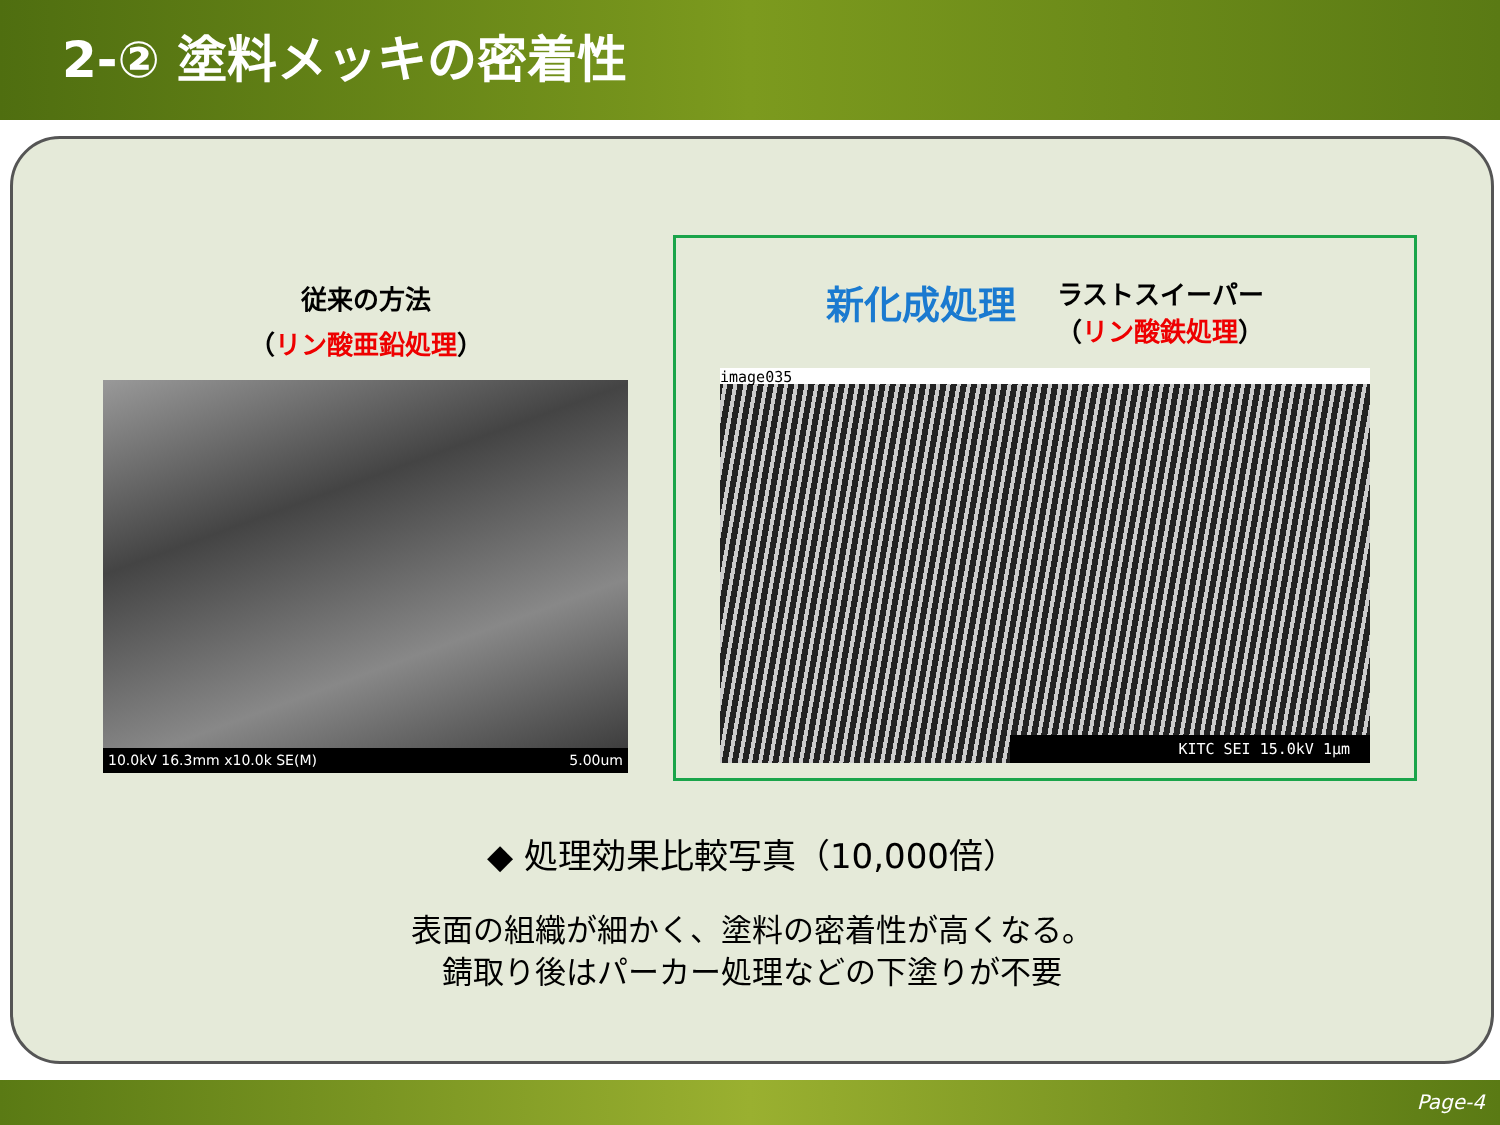2-② 塗料メッキの密着性
従来の方法
（リン酸亜鉛処理）
10.0kV 16.3mm x10.0k SE(M) 5.00um
新化成処理
ラストスイーパー
（リン酸鉄処理）
image035
KITC SEI 15.0kV 1μm
◆ 処理効果比較写真（10,000倍）
表面の組織が細かく、塗料の密着性が高くなる。
錆取り後はパーカー処理などの下塗りが不要
Page-4